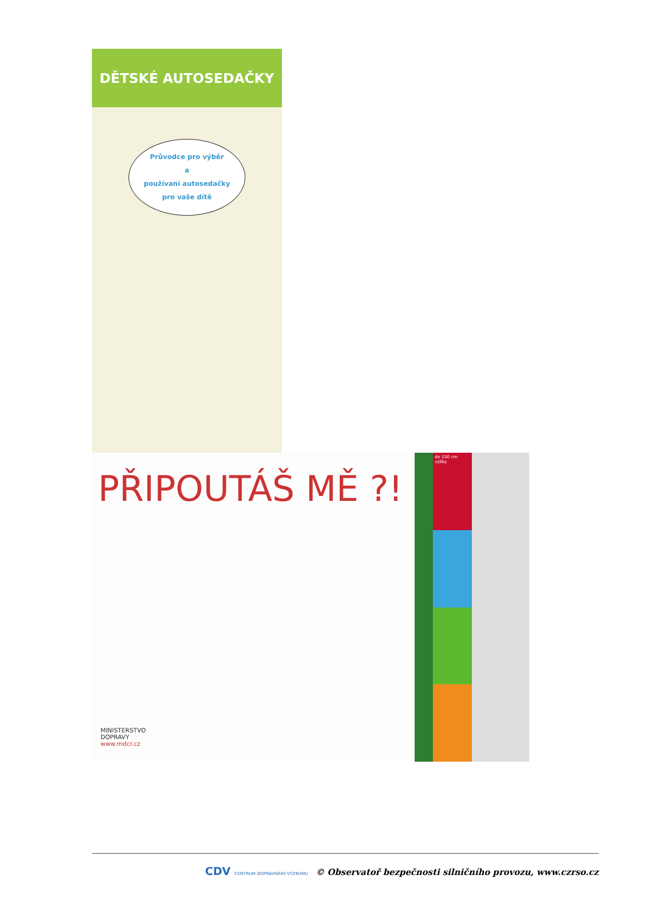DĚTSKÉ AUTOSEDAČKY
Průvodce pro výběr
a
používaní autosedačky
pro vaše dítě
PŘIPOUTÁŠ MĚ ?!
MINISTERSTVO
DOPRAVY
www.mdcr.cz
do 150 cm výšky
CDV CENTRUM DOPRAVNÍHO VÝZKUMU © Observatoř bezpečnosti silničního provozu, www.czrso.cz